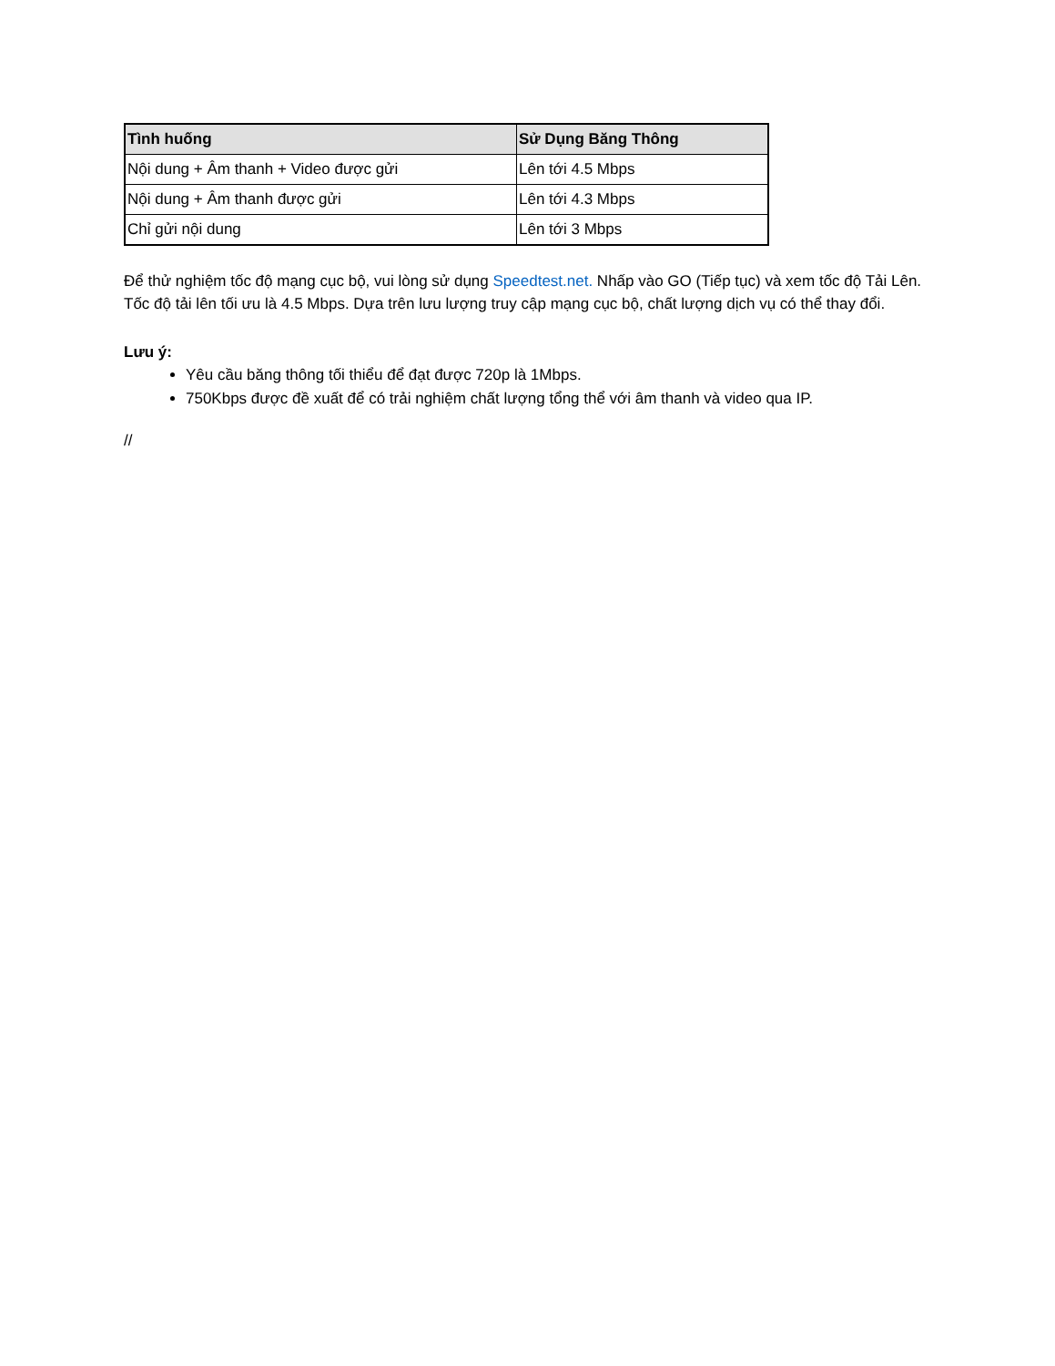| Tình huống | Sử Dụng Băng Thông |
| --- | --- |
| Nội dung + Âm thanh + Video được gửi | Lên tới 4.5 Mbps |
| Nội dung + Âm thanh được gửi | Lên tới 4.3 Mbps |
| Chỉ gửi nội dung | Lên tới 3 Mbps |
Để thử nghiệm tốc độ mạng cục bộ, vui lòng sử dụng Speedtest.net. Nhấp vào GO (Tiếp tục) và xem tốc độ Tải Lên. Tốc độ tải lên tối ưu là 4.5 Mbps. Dựa trên lưu lượng truy cập mạng cục bộ, chất lượng dịch vụ có thể thay đổi.
Lưu ý:
Yêu cầu băng thông tối thiểu để đạt được 720p là 1Mbps.
750Kbps được đề xuất để có trải nghiệm chất lượng tổng thể với âm thanh và video qua IP.
//